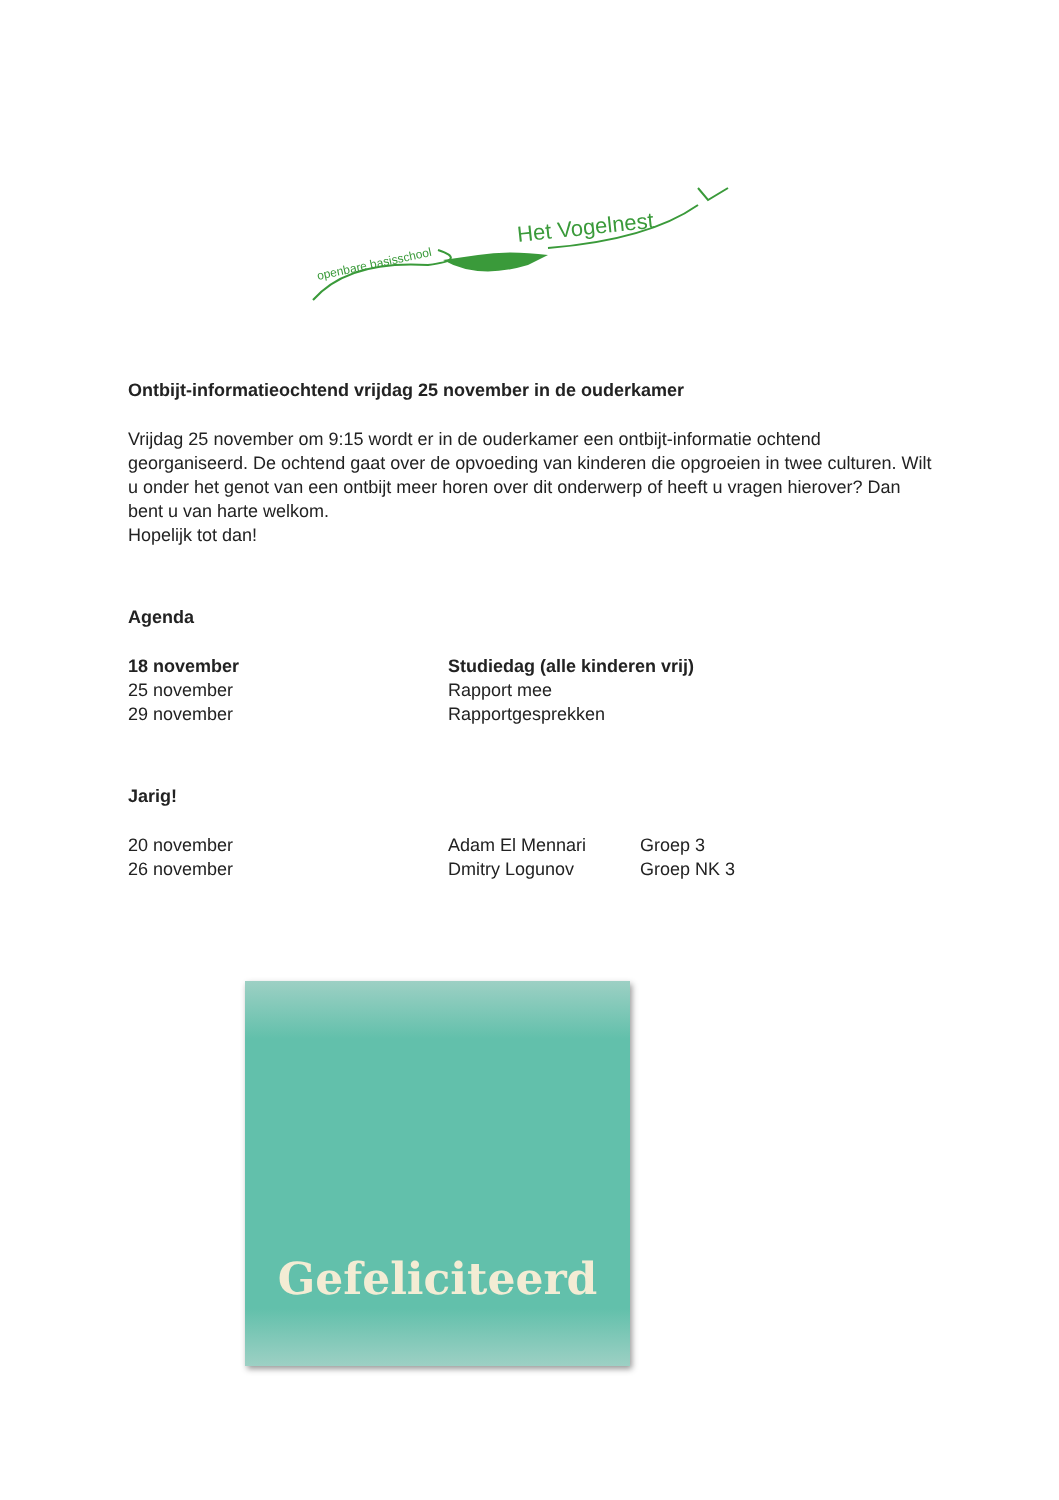openbare basisschool
Het Vogelnest
Ontbijt-informatieochtend vrijdag 25 november in de ouderkamer
Vrijdag 25 november om 9:15 wordt er in de ouderkamer een ontbijt-informatie ochtend georganiseerd. De ochtend gaat over de opvoeding van kinderen die opgroeien in twee culturen. Wilt u onder het genot van een ontbijt meer horen over dit onderwerp of heeft u vragen hierover? Dan bent u van harte welkom.
Hopelijk tot dan!
Agenda
| 18 november | Studiedag (alle kinderen vrij) |
| 25 november | Rapport mee |
| 29 november | Rapportgesprekken |
Jarig!
| 20 november | Adam El Mennari | Groep 3 |
| 26 november | Dmitry Logunov | Groep NK 3 |
Gefeliciteerd